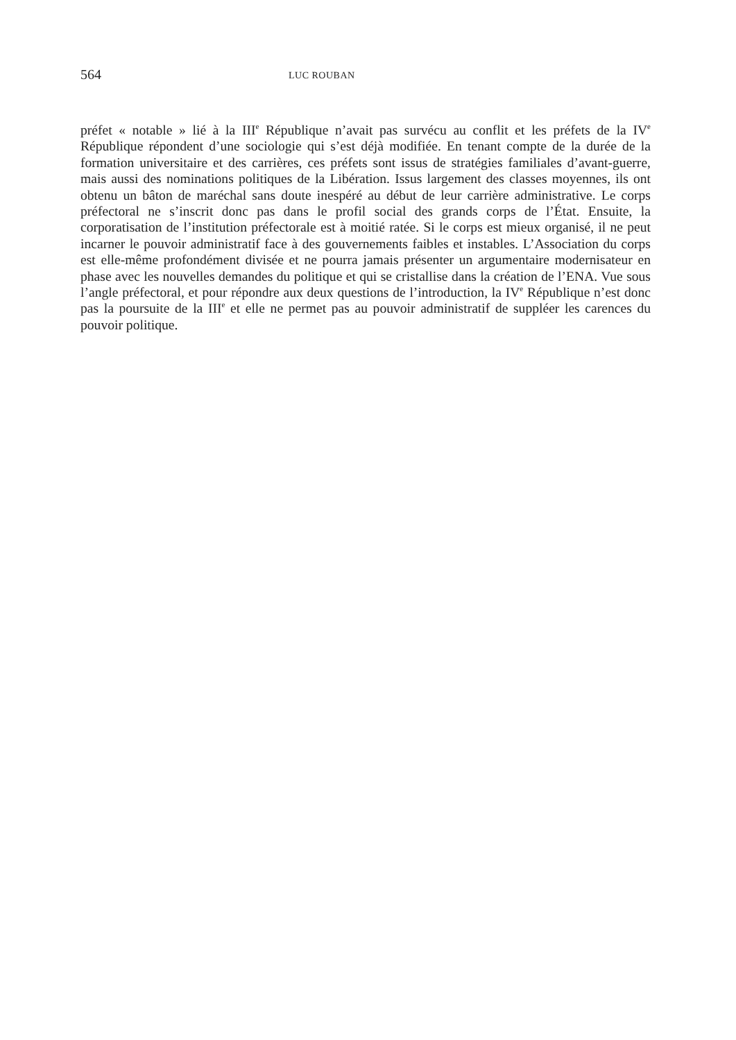564 LUC ROUBAN
préfet « notable » lié à la III<sup>e</sup> République n’avait pas survécu au conflit et les préfets de la IV<sup>e</sup> République répondent d’une sociologie qui s’est déjà modifiée. En tenant compte de la durée de la formation universitaire et des carrières, ces préfets sont issus de stratégies familiales d’avant-guerre, mais aussi des nominations politiques de la Libération. Issus largement des classes moyennes, ils ont obtenu un bâton de maréchal sans doute inespéré au début de leur carrière administrative. Le corps préfectoral ne s’inscrit donc pas dans le profil social des grands corps de l’État. Ensuite, la corporatisation de l’institution préfectorale est à moitié ratée. Si le corps est mieux organisé, il ne peut incarner le pouvoir administratif face à des gouvernements faibles et instables. L’Association du corps est elle-même profondément divisée et ne pourra jamais présenter un argumentaire modernisateur en phase avec les nouvelles demandes du politique et qui se cristallise dans la création de l’ENA. Vue sous l’angle préfectoral, et pour répondre aux deux questions de l’introduction, la IV<sup>e</sup> République n’est donc pas la poursuite de la III<sup>e</sup> et elle ne permet pas au pouvoir administratif de suppléer les carences du pouvoir politique.